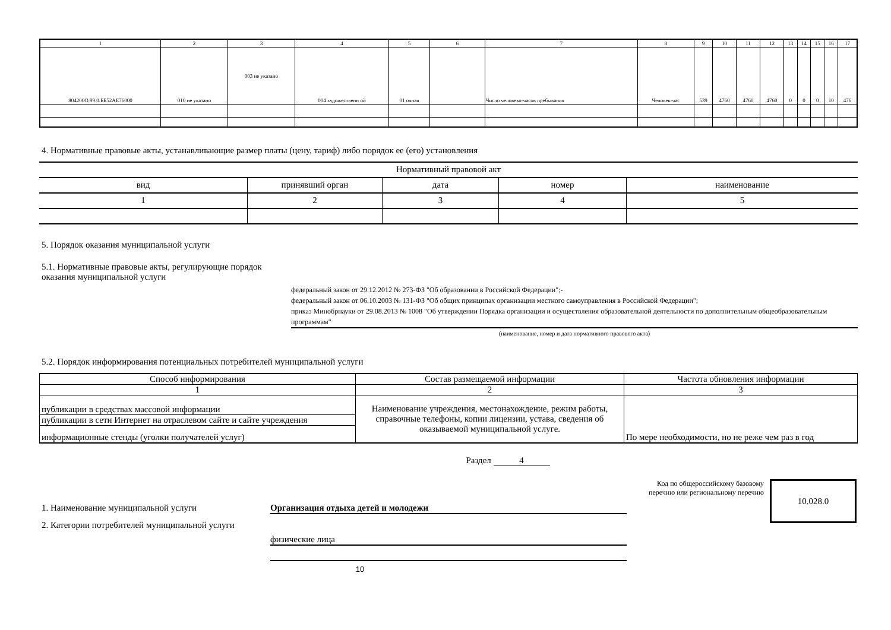| 1 | 2 | 3 | 4 | 5 | 6 | 7 | 8 | 9 | 10 | 11 | 12 | 13 | 14 | 15 | 16 | 17 |
| 804200О.99.0.ББ52АЕ76000 | 010 не указано | 003 не указано | 004 художественн ой | 01 очная | | Число человеко-часов пребывания | Человек-час | 539 | 4760 | 4760 | 4760 | 0 | 0 | 0 | 10 | 476 |
4. Нормативные правовые акты, устанавливающие размер платы (цену, тариф) либо порядок ее (его) установления
| Нормативный правовой акт | | | | |
| вид | принявший орган | дата | номер | наименование |
| 1 | 2 | 3 | 4 | 5 |
5. Порядок оказания муниципальной услуги
5.1. Нормативные правовые акты, регулирующие порядок оказания муниципальной услуги
федеральный закон от 29.12.2012 № 273-ФЗ "Об образовании в Российской Федерации";-
федеральный закон от 06.10.2003 № 131-ФЗ "Об общих принципах организации местного самоуправления в Российской Федерации";
приказ Минобрнауки от 29.08.2013 № 1008 "Об утверждении Порядка организации и осуществления образовательной деятельности по дополнительным общеобразовательным программам"
(наименование, номер и дата нормативного правового акта)
5.2. Порядок информирования потенциальных потребителей муниципальной услуги
| Способ информирования | Состав размещаемой информации | Частота обновления информации |
| 1 | 2 | 3 |
| публикации в средствах массовой информации | Наименование учреждения, местонахождение, режим работы, справочные телефоны, копии лицензии, устава, сведения об оказываемой муниципальной услуге. | По мере необходимости, но не реже чем раз в год |
| публикации в сети Интернет на отраслевом сайте и сайте учреждения | | |
| информационные стенды (уголки получателей услуг) | | |
Раздел 4
1. Наименование муниципальной услуги Организация отдыха детей и молодежи
2. Категории потребителей муниципальной услуги
физические лица
10
Код по общероссийскому базовому перечню или региональному перечню
10.028.0